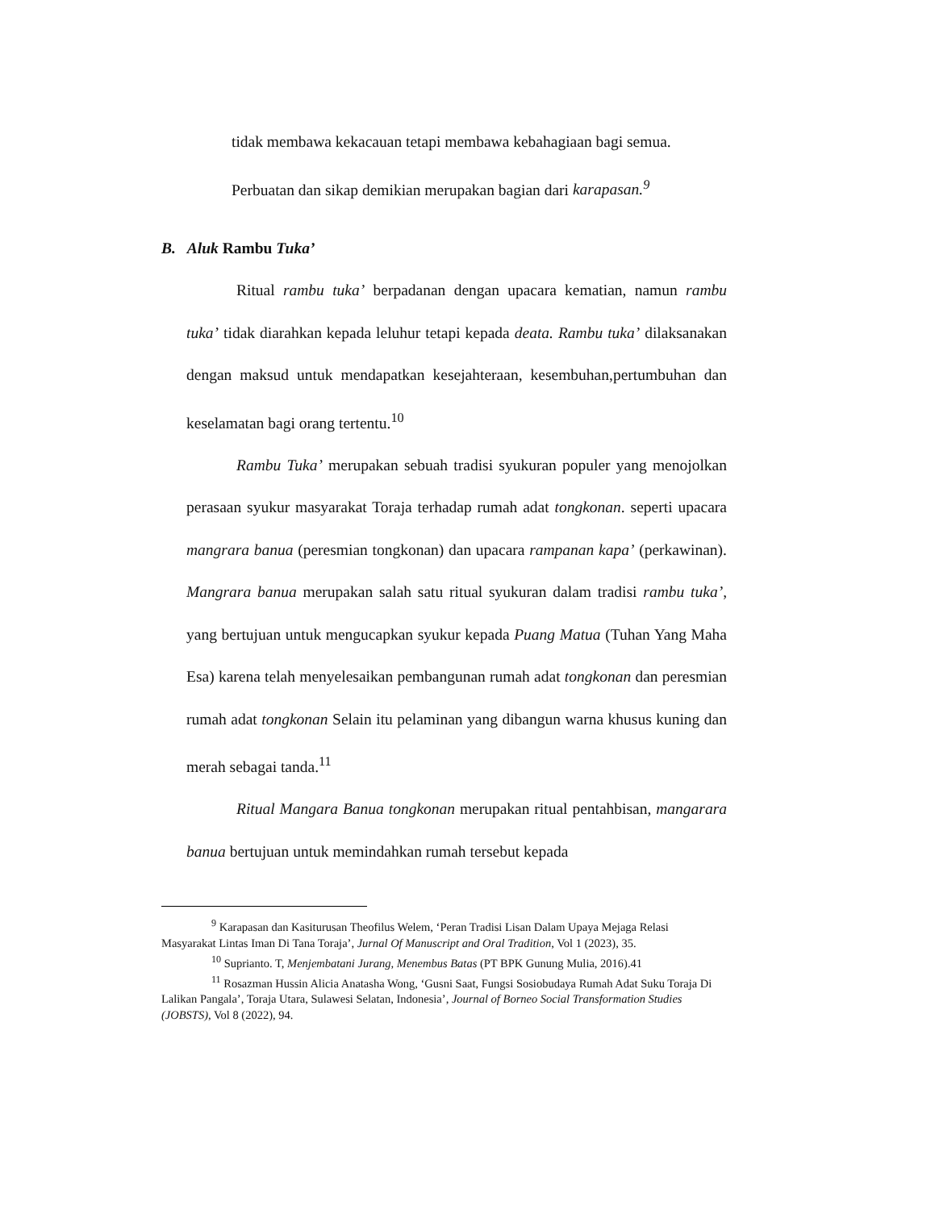tidak membawa kekacauan tetapi membawa kebahagiaan bagi semua.
Perbuatan dan sikap demikian merupakan bagian dari karapasan.<sup>9</sup>
B. Aluk Rambu Tuka’
Ritual rambu tuka’ berpadanan dengan upacara kematian, namun rambu tuka’ tidak diarahkan kepada leluhur tetapi kepada deata. Rambu tuka’ dilaksanakan dengan maksud untuk mendapatkan kesejahteraan, kesembuhan,pertumbuhan dan keselamatan bagi orang tertentu.<sup>10</sup>
Rambu Tuka’ merupakan sebuah tradisi syukuran populer yang menojolkan perasaan syukur masyarakat Toraja terhadap rumah adat tongkonan. seperti upacara mangrara banua (peresmian tongkonan) dan upacara rampanan kapa’ (perkawinan). Mangrara banua merupakan salah satu ritual syukuran dalam tradisi rambu tuka’, yang bertujuan untuk mengucapkan syukur kepada Puang Matua (Tuhan Yang Maha Esa) karena telah menyelesaikan pembangunan rumah adat tongkonan dan peresmian rumah adat tongkonan Selain itu pelaminan yang dibangun warna khusus kuning dan merah sebagai tanda.<sup>11</sup>
Ritual Mangara Banua tongkonan merupakan ritual pentahbisan, mangarara banua bertujuan untuk memindahkan rumah tersebut kepada
<sup>9</sup> Karapasan dan Kasiturusan Theofilus Welem, ‘Peran Tradisi Lisan Dalam Upaya Mejaga Relasi Masyarakat Lintas Iman Di Tana Toraja’, Jurnal Of Manuscript and Oral Tradition, Vol 1 (2023), 35.
<sup>10</sup> Suprianto. T, Menjembatani Jurang, Menembus Batas (PT BPK Gunung Mulia, 2016).41
<sup>11</sup> Rosazman Hussin Alicia Anatasha Wong, ‘Gusni Saat, Fungsi Sosiobudaya Rumah Adat Suku Toraja Di Lalikan Pangala’, Toraja Utara, Sulawesi Selatan, Indonesia’, Journal of Borneo Social Transformation Studies (JOBSTS), Vol 8 (2022), 94.